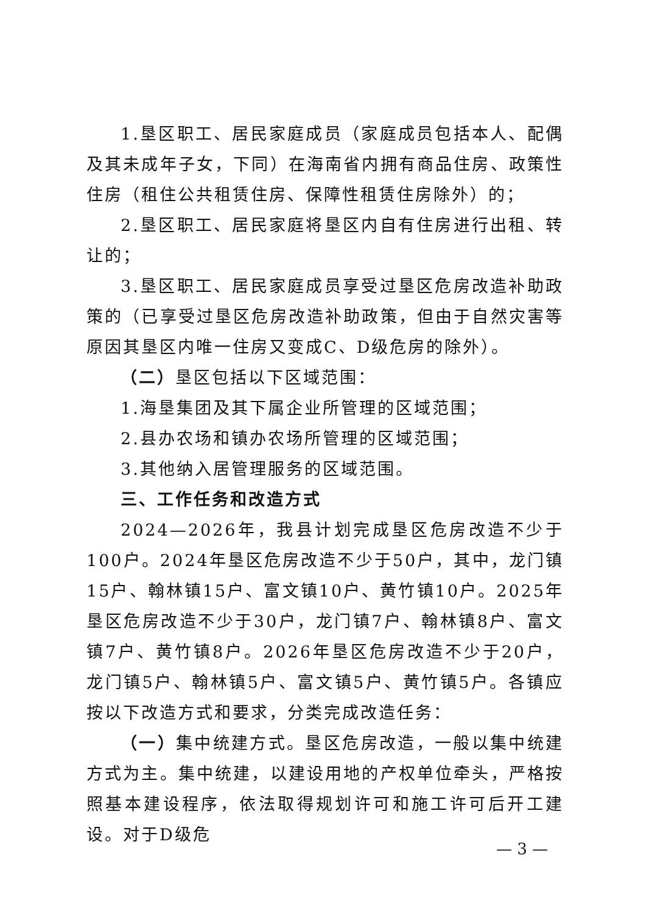1.垦区职工、居民家庭成员（家庭成员包括本人、配偶及其未成年子女，下同）在海南省内拥有商品住房、政策性住房（租住公共租赁住房、保障性租赁住房除外）的；
2.垦区职工、居民家庭将垦区内自有住房进行出租、转让的；
3.垦区职工、居民家庭成员享受过垦区危房改造补助政策的（已享受过垦区危房改造补助政策，但由于自然灾害等原因其垦区内唯一住房又变成C、D级危房的除外）。
（二）垦区包括以下区域范围：
1.海垦集团及其下属企业所管理的区域范围；
2.县办农场和镇办农场所管理的区域范围；
3.其他纳入居管理服务的区域范围。
三、工作任务和改造方式
2024—2026年，我县计划完成垦区危房改造不少于100户。2024年垦区危房改造不少于50户，其中，龙门镇15户、翰林镇15户、富文镇10户、黄竹镇10户。2025年垦区危房改造不少于30户，龙门镇7户、翰林镇8户、富文镇7户、黄竹镇8户。2026年垦区危房改造不少于20户，龙门镇5户、翰林镇5户、富文镇5户、黄竹镇5户。各镇应按以下改造方式和要求，分类完成改造任务：
（一）集中统建方式。垦区危房改造，一般以集中统建方式为主。集中统建，以建设用地的产权单位牵头，严格按照基本建设程序，依法取得规划许可和施工许可后开工建设。对于D级危
— 3 —